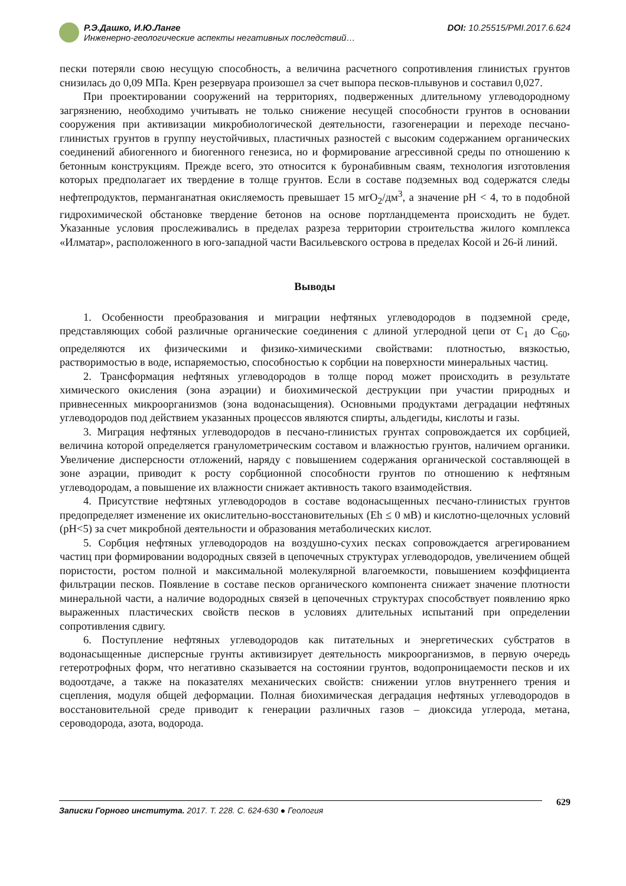Р.Э.Дашко, И.Ю.Ланге
Инженерно-геологические аспекты негативных последствий…
DOI: 10.25515/PMI.2017.6.624
пески потеряли свою несущую способность, а величина расчетного сопротивления глинистых грунтов снизилась до 0,09 МПа. Крен резервуара произошел за счет выпора песков-плывунов и составил 0,027.
При проектировании сооружений на территориях, подверженных длительному углеводородному загрязнению, необходимо учитывать не только снижение несущей способности грунтов в основании сооружения при активизации микробиологической деятельности, газогенерации и переходе песчано-глинистых грунтов в группу неустойчивых, пластичных разностей с высоким содержанием органических соединений абиогенного и биогенного генезиса, но и формирование агрессивной среды по отношению к бетонным конструкциям. Прежде всего, это относится к буронабивным сваям, технология изготовления которых предполагает их твердение в толще грунтов. Если в составе подземных вод содержатся следы нефтепродуктов, перманганатная окисляемость превышает 15 мгО<sub>2</sub>/дм<sup>3</sup>, а значение pH < 4, то в подобной гидрохимической обстановке твердение бетонов на основе портландцемента происходить не будет. Указанные условия прослеживались в пределах разреза территории строительства жилого комплекса «Илматар», расположенного в юго-западной части Васильевского острова в пределах Косой и 26-й линий.
Выводы
1. Особенности преобразования и миграции нефтяных углеводородов в подземной среде, представляющих собой различные органические соединения с длиной углеродной цепи от С<sub>1</sub> до С<sub>60</sub>, определяются их физическими и физико-химическими свойствами: плотностью, вязкостью, растворимостью в воде, испаряемостью, способностью к сорбции на поверхности минеральных частиц.
2. Трансформация нефтяных углеводородов в толще пород может происходить в результате химического окисления (зона аэрации) и биохимической деструкции при участии природных и привнесенных микроорганизмов (зона водонасыщения). Основными продуктами деградации нефтяных углеводородов под действием указанных процессов являются спирты, альдегиды, кислоты и газы.
3. Миграция нефтяных углеводородов в песчано-глинистых грунтах сопровождается их сорбцией, величина которой определяется гранулометрическим составом и влажностью грунтов, наличием органики. Увеличение дисперсности отложений, наряду с повышением содержания органической составляющей в зоне аэрации, приводит к росту сорбционной способности грунтов по отношению к нефтяным углеводородам, а повышение их влажности снижает активность такого взаимодействия.
4. Присутствие нефтяных углеводородов в составе водонасыщенных песчано-глинистых грунтов предопределяет изменение их окислительно-восстановительных (Eh ≤ 0 мВ) и кислотно-щелочных условий (pH<5) за счет микробной деятельности и образования метаболических кислот.
5. Сорбция нефтяных углеводородов на воздушно-сухих песках сопровождается агрегированием частиц при формировании водородных связей в цепочечных структурах углеводородов, увеличением общей пористости, ростом полной и максимальной молекулярной влагоемкости, повышением коэффициента фильтрации песков. Появление в составе песков органического компонента снижает значение плотности минеральной части, а наличие водородных связей в цепочечных структурах способствует появлению ярко выраженных пластических свойств песков в условиях длительных испытаний при определении сопротивления сдвигу.
6. Поступление нефтяных углеводородов как питательных и энергетических субстратов в водонасыщенные дисперсные грунты активизирует деятельность микроорганизмов, в первую очередь гетеротрофных форм, что негативно сказывается на состоянии грунтов, водопроницаемости песков и их водоотдаче, а также на показателях механических свойств: снижении углов внутреннего трения и сцепления, модуля общей деформации. Полная биохимическая деградация нефтяных углеводородов в восстановительной среде приводит к генерации различных газов – диоксида углерода, метана, сероводорода, азота, водорода.
629
Записки Горного института. 2017. Т. 228. С. 624-630 ● Геология